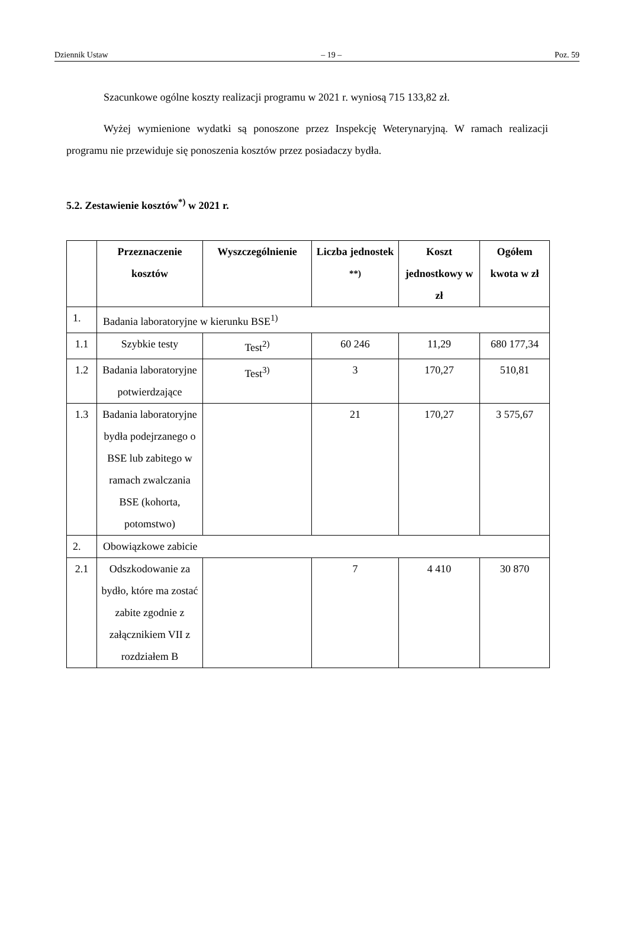Dziennik Ustaw – 19 – Poz. 59
Szacunkowe ogólne koszty realizacji programu w 2021 r. wyniosą 715 133,82 zł.
Wyżej wymienione wydatki są ponoszone przez Inspekcję Weterynaryjną. W ramach realizacji programu nie przewiduje się ponoszenia kosztów przez posiadaczy bydła.
5.2. Zestawienie kosztów<sup>*)</sup> w 2021 r.
| | Przeznaczenie kosztów | Wyszczególnienie | Liczba jednostek <sup>**)</sup> | Koszt jednostkowy w zł | Ogółem kwota w zł |
| --- | --- | --- | --- | --- | --- |
| 1. | Badania laboratoryjne w kierunku BSE<sup>1)</sup> | | | | |
| 1.1 | Szybkie testy | Test<sup>2)</sup> | 60 246 | 11,29 | 680 177,34 |
| 1.2 | Badania laboratoryjne potwierdzające | Test<sup>3)</sup> | 3 | 170,27 | 510,81 |
| 1.3 | Badania laboratoryjne bydła podejrzanego o BSE lub zabitego w ramach zwalczania BSE (kohorta, potomstwo) | | 21 | 170,27 | 3 575,67 |
| 2. | Obowiązkowe zabicie | | | | |
| 2.1 | Odszkodowanie za bydło, które ma zostać zabite zgodnie z załącznikiem VII z rozdziałem B | | 7 | 4 410 | 30 870 |